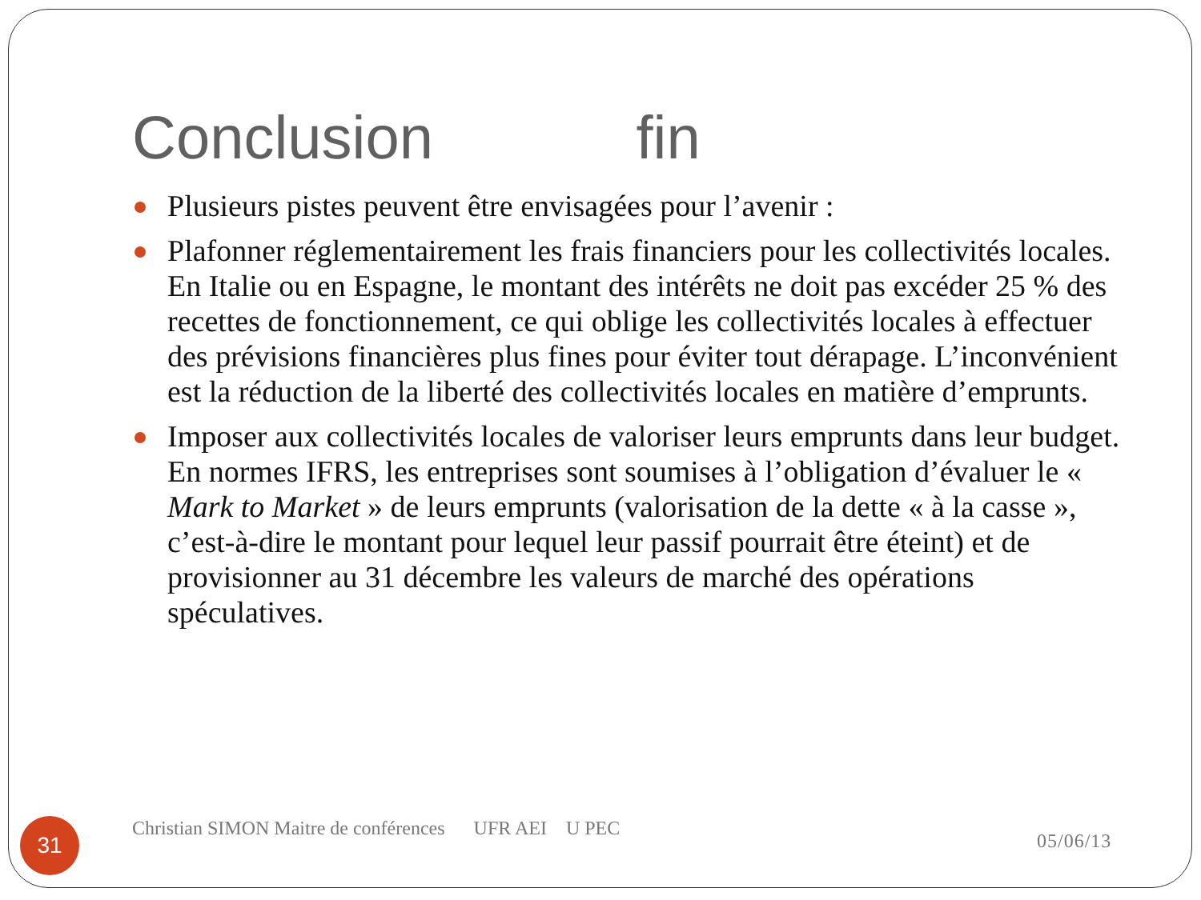Conclusion fin
Plusieurs pistes peuvent être envisagées pour l’avenir :
Plafonner réglementairement les frais financiers pour les collectivités locales. En Italie ou en Espagne, le montant des intérêts ne doit pas excéder 25 % des recettes de fonctionnement, ce qui oblige les collectivités locales à effectuer des prévisions financières plus fines pour éviter tout dérapage. L’inconvénient est la réduction de la liberté des collectivités locales en matière d’emprunts.
Imposer aux collectivités locales de valoriser leurs emprunts dans leur budget. En normes IFRS, les entreprises sont soumises à l’obligation d’évaluer le « Mark to Market » de leurs emprunts (valorisation de la dette « à la casse », c’est-à-dire le montant pour lequel leur passif pourrait être éteint) et de provisionner au 31 décembre les valeurs de marché des opérations spéculatives.
31
Christian SIMON Maitre de conférences UFR AEI U PEC
05/06/13